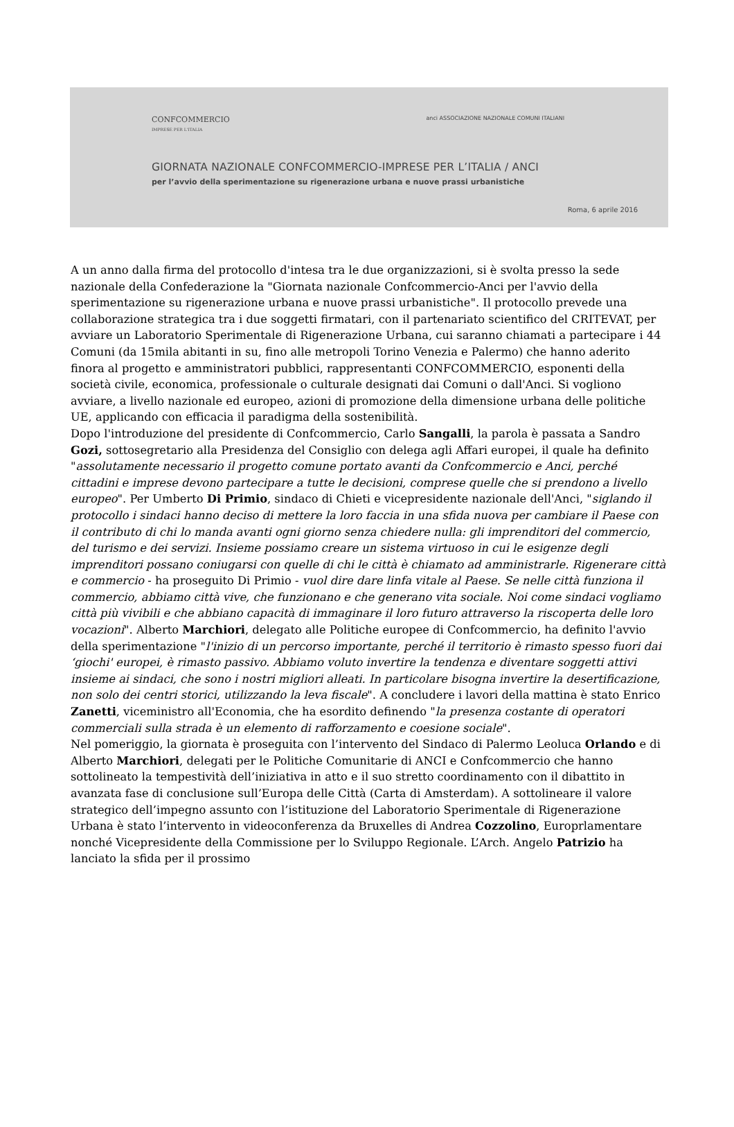CONFCOMMERCIO
IMPRESE PER L'ITALIA
anci ASSOCIAZIONE NAZIONALE COMUNI ITALIANI
GIORNATA NAZIONALE CONFCOMMERCIO-IMPRESE PER L’ITALIA / ANCI
per l’avvio della sperimentazione su rigenerazione urbana e nuove prassi urbanistiche
Roma, 6 aprile 2016
A un anno dalla firma del protocollo d'intesa tra le due organizzazioni, si è svolta presso la sede nazionale della Confederazione la "Giornata nazionale Confcommercio-Anci per l'avvio della sperimentazione su rigenerazione urbana e nuove prassi urbanistiche". Il protocollo prevede una collaborazione strategica tra i due soggetti firmatari, con il partenariato scientifico del CRITEVAT, per avviare un Laboratorio Sperimentale di Rigenerazione Urbana, cui saranno chiamati a partecipare i 44 Comuni (da 15mila abitanti in su, fino alle metropoli Torino Venezia e Palermo) che hanno aderito finora al progetto e amministratori pubblici, rappresentanti CONFCOMMERCIO, esponenti della società civile, economica, professionale o culturale designati dai Comuni o dall'Anci. Si vogliono avviare, a livello nazionale ed europeo, azioni di promozione della dimensione urbana delle politiche UE, applicando con efficacia il paradigma della sostenibilità.
Dopo l'introduzione del presidente di Confcommercio, Carlo Sangalli, la parola è passata a Sandro Gozi, sottosegretario alla Presidenza del Consiglio con delega agli Affari europei, il quale ha definito "assolutamente necessario il progetto comune portato avanti da Confcommercio e Anci, perché cittadini e imprese devono partecipare a tutte le decisioni, comprese quelle che si prendono a livello europeo". Per Umberto Di Primio, sindaco di Chieti e vicepresidente nazionale dell'Anci, "siglando il protocollo i sindaci hanno deciso di mettere la loro faccia in una sfida nuova per cambiare il Paese con il contributo di chi lo manda avanti ogni giorno senza chiedere nulla: gli imprenditori del commercio, del turismo e dei servizi. Insieme possiamo creare un sistema virtuoso in cui le esigenze degli imprenditori possano coniugarsi con quelle di chi le città è chiamato ad amministrarle. Rigenerare città e commercio - ha proseguito Di Primio - vuol dire dare linfa vitale al Paese. Se nelle città funziona il commercio, abbiamo città vive, che funzionano e che generano vita sociale. Noi come sindaci vogliamo città più vivibili e che abbiano capacità di immaginare il loro futuro attraverso la riscoperta delle loro vocazioni". Alberto Marchiori, delegato alle Politiche europee di Confcommercio, ha definito l'avvio della sperimentazione "l'inizio di un percorso importante, perché il territorio è rimasto spesso fuori dai ‘giochi' europei, è rimasto passivo. Abbiamo voluto invertire la tendenza e diventare soggetti attivi insieme ai sindaci, che sono i nostri migliori alleati. In particolare bisogna invertire la desertificazione, non solo dei centri storici, utilizzando la leva fiscale". A concludere i lavori della mattina è stato Enrico Zanetti, viceministro all'Economia, che ha esordito definendo "la presenza costante di operatori commerciali sulla strada è un elemento di rafforzamento e coesione sociale".
Nel pomeriggio, la giornata è proseguita con l’intervento del Sindaco di Palermo Leoluca Orlando e di Alberto Marchiori, delegati per le Politiche Comunitarie di ANCI e Confcommercio che hanno sottolineato la tempestività dell’iniziativa in atto e il suo stretto coordinamento con il dibattito in avanzata fase di conclusione sull’Europa delle Città (Carta di Amsterdam). A sottolineare il valore strategico dell’impegno assunto con l’istituzione del Laboratorio Sperimentale di Rigenerazione Urbana è stato l’intervento in videoconferenza da Bruxelles di Andrea Cozzolino, Europrlamentare nonché Vicepresidente della Commissione per lo Sviluppo Regionale. L’Arch. Angelo Patrizio ha lanciato la sfida per il prossimo